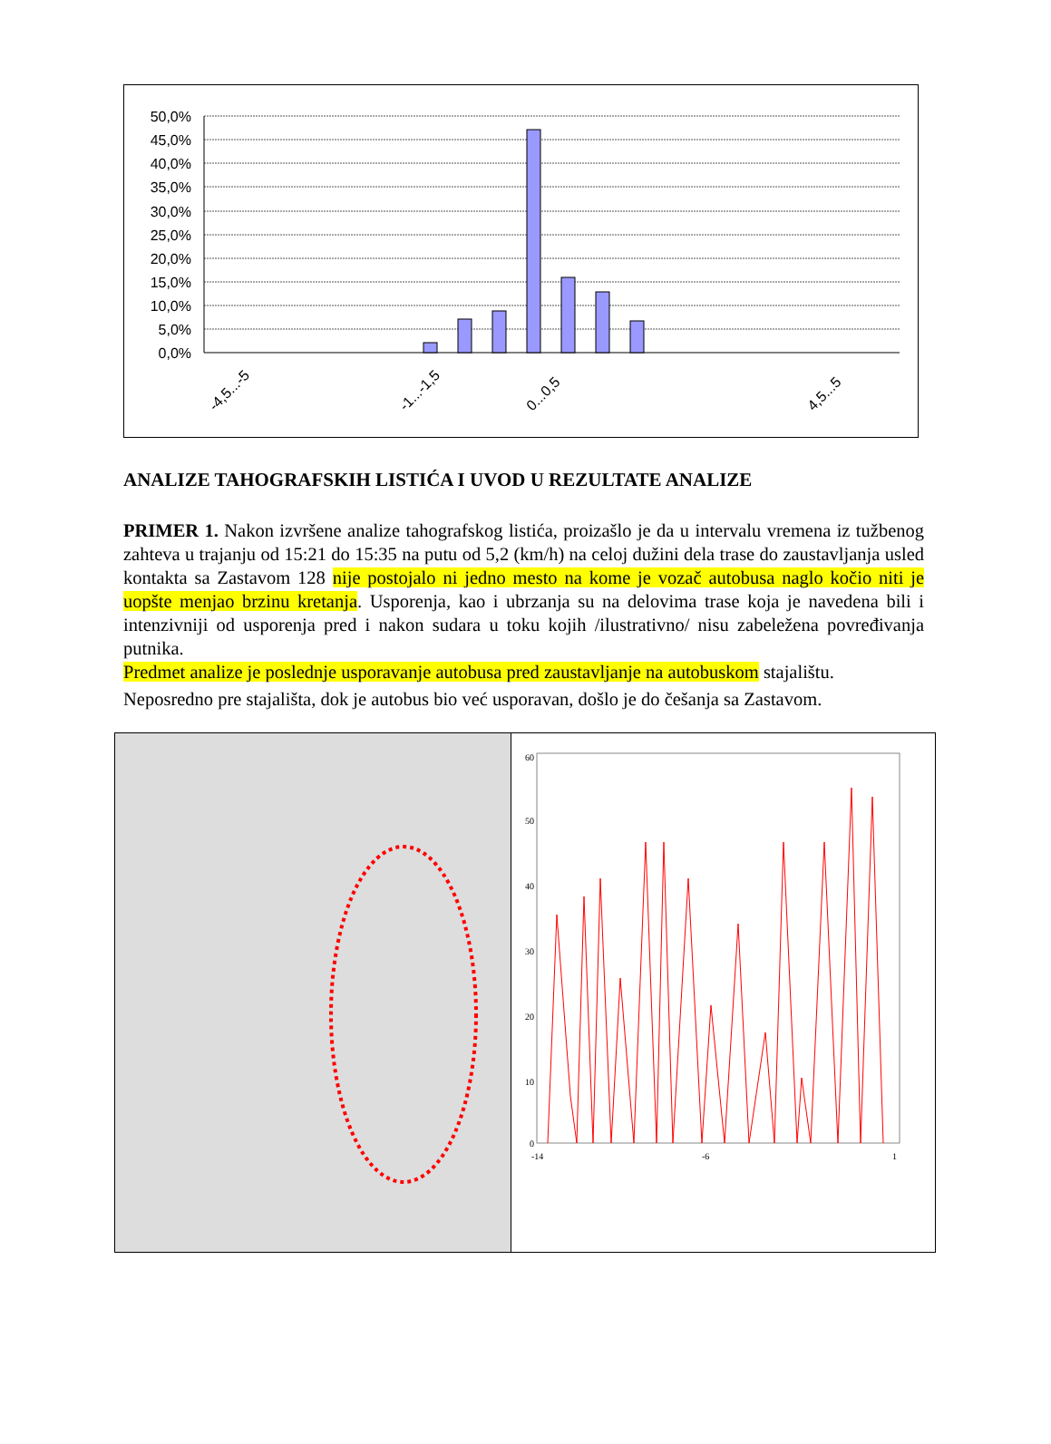50,0%
45,0%
40,0%
35,0%
30,0%
25,0%
20,0%
15,0%
10,0%
5,0%
0,0%
-4,5...-5
-1...-1,5
0...0,5
4,5...5
ANALIZE TAHOGRAFSKIH LISTIĆA I UVOD U REZULTATE ANALIZE
PRIMER 1. Nakon izvršene analize tahografskog listića, proizašlo je da u intervalu vremena iz tužbenog zahteva u trajanju od 15:21 do 15:35 na putu od 5,2 (km/h) na celoj dužini dela trase do zaustavljanja usled kontakta sa Zastavom 128 nije postojalo ni jedno mesto na kome je vozač autobusa naglo kočio niti je uopšte menjao brzinu kretanja. Usporenja, kao i ubrzanja su na delovima trase koja je navedena bili i intenzivniji od usporenja pred i nakon sudara u toku kojih /ilustrativno/ nisu zabeležena povređivanja putnika.
Predmet analize je poslednje usporavanje autobusa pred zaustavljanje na autobuskom stajalištu.
Neposredno pre stajališta, dok je autobus bio već usporavan, došlo je do češanja sa Zastavom.
60
50
40
30
20
10
0
-14
-6
1